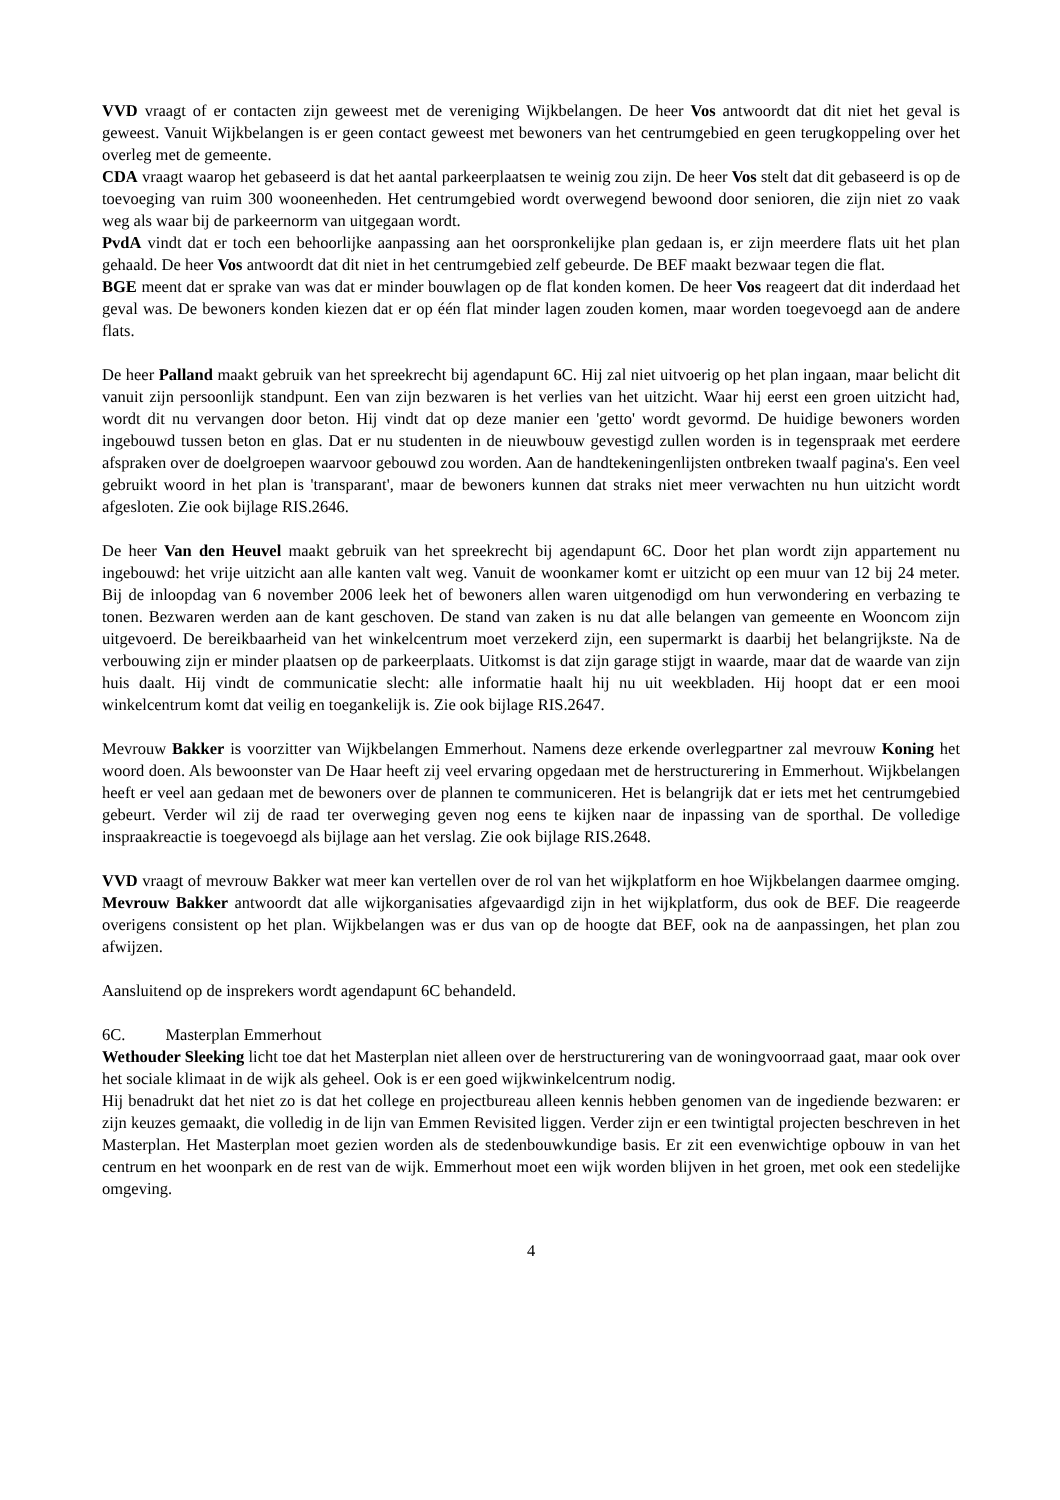VVD vraagt of er contacten zijn geweest met de vereniging Wijkbelangen. De heer Vos antwoordt dat dit niet het geval is geweest. Vanuit Wijkbelangen is er geen contact geweest met bewoners van het centrumgebied en geen terugkoppeling over het overleg met de gemeente.
CDA vraagt waarop het gebaseerd is dat het aantal parkeerplaatsen te weinig zou zijn. De heer Vos stelt dat dit gebaseerd is op de toevoeging van ruim 300 wooneenheden. Het centrumgebied wordt overwegend bewoond door senioren, die zijn niet zo vaak weg als waar bij de parkeernorm van uitgegaan wordt.
PvdA vindt dat er toch een behoorlijke aanpassing aan het oorspronkelijke plan gedaan is, er zijn meerdere flats uit het plan gehaald. De heer Vos antwoordt dat dit niet in het centrumgebied zelf gebeurde. De BEF maakt bezwaar tegen die flat.
BGE meent dat er sprake van was dat er minder bouwlagen op de flat konden komen. De heer Vos reageert dat dit inderdaad het geval was. De bewoners konden kiezen dat er op één flat minder lagen zouden komen, maar worden toegevoegd aan de andere flats.
De heer Palland maakt gebruik van het spreekrecht bij agendapunt 6C. Hij zal niet uitvoerig op het plan ingaan, maar belicht dit vanuit zijn persoonlijk standpunt. Een van zijn bezwaren is het verlies van het uitzicht. Waar hij eerst een groen uitzicht had, wordt dit nu vervangen door beton. Hij vindt dat op deze manier een 'getto' wordt gevormd. De huidige bewoners worden ingebouwd tussen beton en glas. Dat er nu studenten in de nieuwbouw gevestigd zullen worden is in tegenspraak met eerdere afspraken over de doelgroepen waarvoor gebouwd zou worden. Aan de handtekeningenlijsten ontbreken twaalf pagina's. Een veel gebruikt woord in het plan is 'transparant', maar de bewoners kunnen dat straks niet meer verwachten nu hun uitzicht wordt afgesloten. Zie ook bijlage RIS.2646.
De heer Van den Heuvel maakt gebruik van het spreekrecht bij agendapunt 6C. Door het plan wordt zijn appartement nu ingebouwd: het vrije uitzicht aan alle kanten valt weg. Vanuit de woonkamer komt er uitzicht op een muur van 12 bij 24 meter. Bij de inloopdag van 6 november 2006 leek het of bewoners allen waren uitgenodigd om hun verwondering en verbazing te tonen. Bezwaren werden aan de kant geschoven. De stand van zaken is nu dat alle belangen van gemeente en Wooncom zijn uitgevoerd. De bereikbaarheid van het winkelcentrum moet verzekerd zijn, een supermarkt is daarbij het belangrijkste. Na de verbouwing zijn er minder plaatsen op de parkeerplaats. Uitkomst is dat zijn garage stijgt in waarde, maar dat de waarde van zijn huis daalt. Hij vindt de communicatie slecht: alle informatie haalt hij nu uit weekbladen. Hij hoopt dat er een mooi winkelcentrum komt dat veilig en toegankelijk is. Zie ook bijlage RIS.2647.
Mevrouw Bakker is voorzitter van Wijkbelangen Emmerhout. Namens deze erkende overlegpartner zal mevrouw Koning het woord doen. Als bewoonster van De Haar heeft zij veel ervaring opgedaan met de herstructurering in Emmerhout. Wijkbelangen heeft er veel aan gedaan met de bewoners over de plannen te communiceren. Het is belangrijk dat er iets met het centrumgebied gebeurt. Verder wil zij de raad ter overweging geven nog eens te kijken naar de inpassing van de sporthal. De volledige inspraakreactie is toegevoegd als bijlage aan het verslag. Zie ook bijlage RIS.2648.
VVD vraagt of mevrouw Bakker wat meer kan vertellen over de rol van het wijkplatform en hoe Wijkbelangen daarmee omging. Mevrouw Bakker antwoordt dat alle wijkorganisaties afgevaardigd zijn in het wijkplatform, dus ook de BEF. Die reageerde overigens consistent op het plan. Wijkbelangen was er dus van op de hoogte dat BEF, ook na de aanpassingen, het plan zou afwijzen.
Aansluitend op de insprekers wordt agendapunt 6C behandeld.
6C. Masterplan Emmerhout
Wethouder Sleeking licht toe dat het Masterplan niet alleen over de herstructurering van de woningvoorraad gaat, maar ook over het sociale klimaat in de wijk als geheel. Ook is er een goed wijkwinkelcentrum nodig.
Hij benadrukt dat het niet zo is dat het college en projectbureau alleen kennis hebben genomen van de ingediende bezwaren: er zijn keuzes gemaakt, die volledig in de lijn van Emmen Revisited liggen. Verder zijn er een twintigtal projecten beschreven in het Masterplan. Het Masterplan moet gezien worden als de stedenbouwkundige basis. Er zit een evenwichtige opbouw in van het centrum en het woonpark en de rest van de wijk. Emmerhout moet een wijk worden blijven in het groen, met ook een stedelijke omgeving.
4